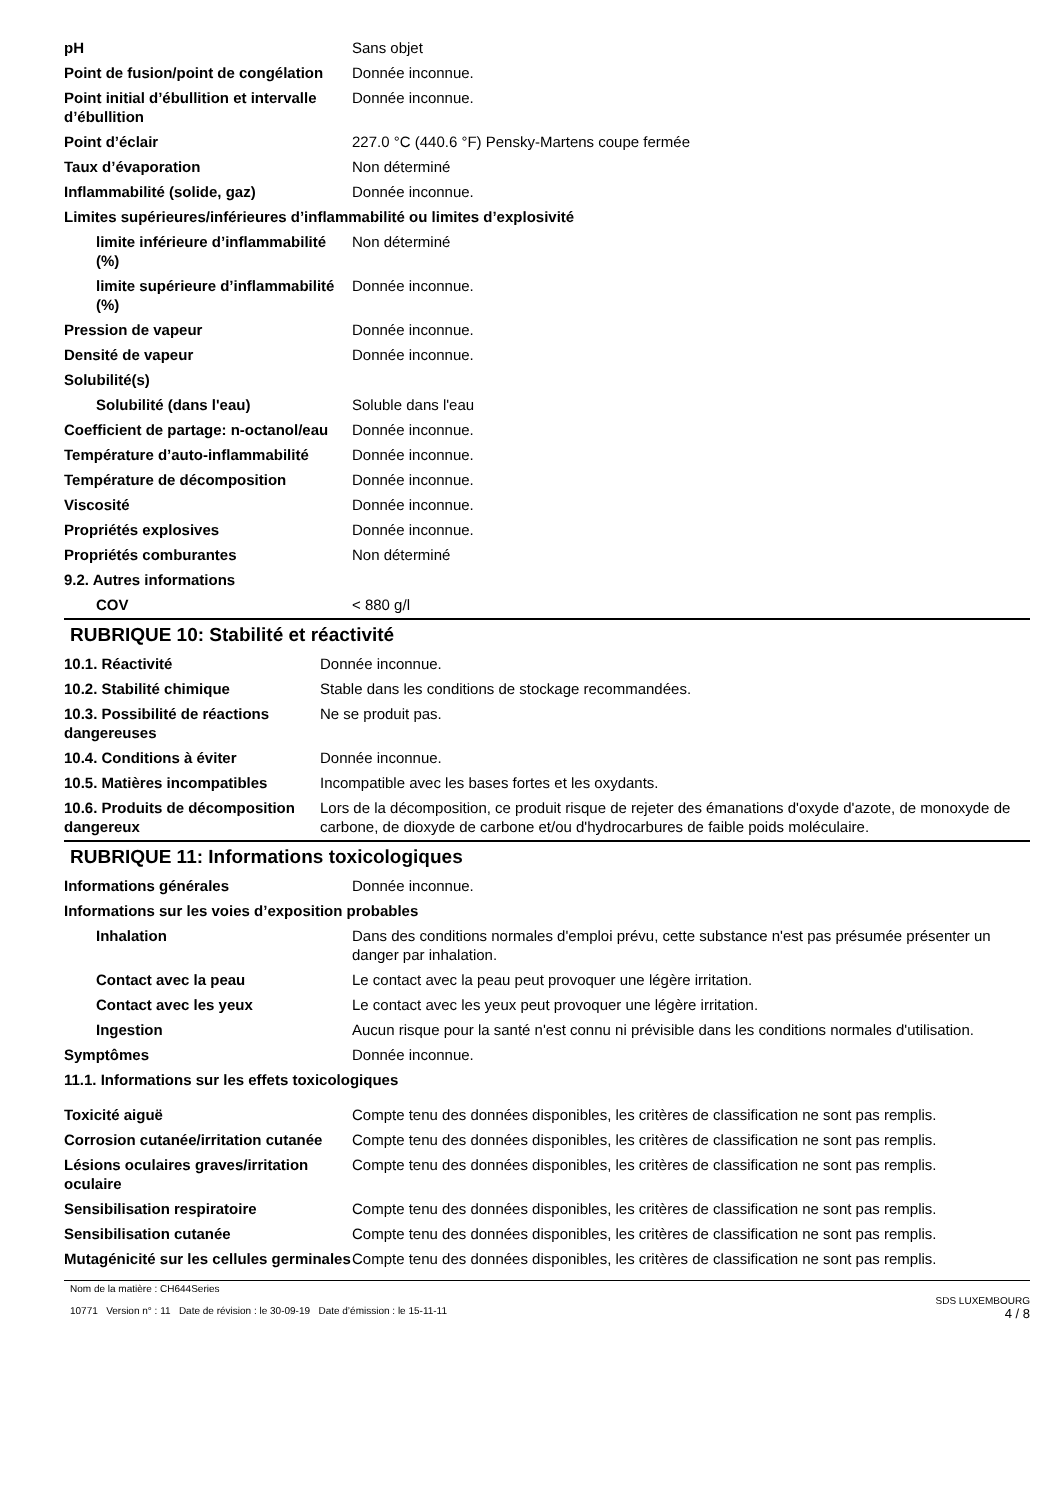| pH | Sans objet |
| Point de fusion/point de congélation | Donnée inconnue. |
| Point initial d’ébullition et intervalle d’ébullition | Donnée inconnue. |
| Point d’éclair | 227.0 °C (440.6 °F) Pensky-Martens coupe fermée |
| Taux d’évaporation | Non déterminé |
| Inflammabilité (solide, gaz) | Donnée inconnue. |
| Limites supérieures/inférieures d’inflammabilité ou limites d’explosivité | |
| limite inférieure d’inflammabilité (%) | Non déterminé |
| limite supérieure d’inflammabilité (%) | Donnée inconnue. |
| Pression de vapeur | Donnée inconnue. |
| Densité de vapeur | Donnée inconnue. |
| Solubilité(s) | |
| Solubilité (dans l'eau) | Soluble dans l'eau |
| Coefficient de partage: n-octanol/eau | Donnée inconnue. |
| Température d’auto-inflammabilité | Donnée inconnue. |
| Température de décomposition | Donnée inconnue. |
| Viscosité | Donnée inconnue. |
| Propriétés explosives | Donnée inconnue. |
| Propriétés comburantes | Non déterminé |
| 9.2. Autres informations | |
| COV | < 880 g/l |
RUBRIQUE 10: Stabilité et réactivité
| 10.1. Réactivité | Donnée inconnue. |
| 10.2. Stabilité chimique | Stable dans les conditions de stockage recommandées. |
| 10.3. Possibilité de réactions dangereuses | Ne se produit pas. |
| 10.4. Conditions à éviter | Donnée inconnue. |
| 10.5. Matières incompatibles | Incompatible avec les bases fortes et les oxydants. |
| 10.6. Produits de décomposition dangereux | Lors de la décomposition, ce produit risque de rejeter des émanations d'oxyde d'azote, de monoxyde de carbone, de dioxyde de carbone et/ou d'hydrocarbures de faible poids moléculaire. |
RUBRIQUE 11: Informations toxicologiques
| Informations générales | Donnée inconnue. |
| Informations sur les voies d’exposition probables | |
| Inhalation | Dans des conditions normales d'emploi prévu, cette substance n'est pas présumée présenter un danger par inhalation. |
| Contact avec la peau | Le contact avec la peau peut provoquer une légère irritation. |
| Contact avec les yeux | Le contact avec les yeux peut provoquer une légère irritation. |
| Ingestion | Aucun risque pour la santé n'est connu ni prévisible dans les conditions normales d'utilisation. |
| Symptômes | Donnée inconnue. |
| 11.1. Informations sur les effets toxicologiques | |
| Toxicité aiguë | Compte tenu des données disponibles, les critères de classification ne sont pas remplis. |
| Corrosion cutanée/irritation cutanée | Compte tenu des données disponibles, les critères de classification ne sont pas remplis. |
| Lésions oculaires graves/irritation oculaire | Compte tenu des données disponibles, les critères de classification ne sont pas remplis. |
| Sensibilisation respiratoire | Compte tenu des données disponibles, les critères de classification ne sont pas remplis. |
| Sensibilisation cutanée | Compte tenu des données disponibles, les critères de classification ne sont pas remplis. |
| Mutagénicité sur les cellules germinales | Compte tenu des données disponibles, les critères de classification ne sont pas remplis. |
Nom de la matière : CH644Series
10771 Version n° : 11 Date de révision : le 30-09-19 Date d’émission : le 15-11-11
SDS LUXEMBOURG
4 / 8